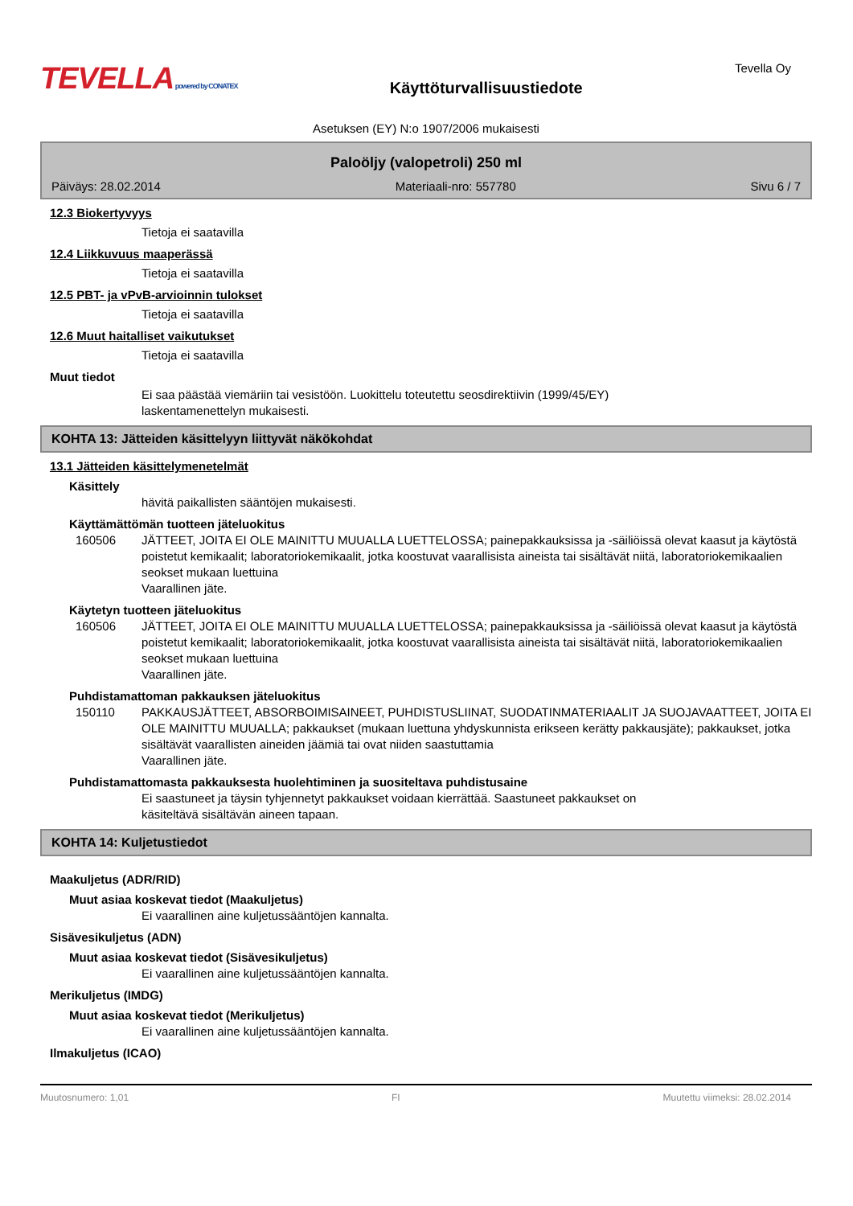TEVELLA powered by CONATEX
Käyttöturvallisuustiedote
Tevella Oy
Asetuksen (EY) N:o 1907/2006 mukaisesti
Paloöljy (valopetroli) 250 ml
Päiväys: 28.02.2014 Materiaali-nro: 557780 Sivu 6 / 7
12.3 Biokertyvyys
Tietoja ei saatavilla
12.4 Liikkuvuus maaperässä
Tietoja ei saatavilla
12.5 PBT- ja vPvB-arvioinnin tulokset
Tietoja ei saatavilla
12.6 Muut haitalliset vaikutukset
Tietoja ei saatavilla
Muut tiedot
Ei saa päästää viemäriin tai vesistöön. Luokittelu toteutettu seosdirektiivin (1999/45/EY)
laskentamenettelyn mukaisesti.
KOHTA 13: Jätteiden käsittelyyn liittyvät näkökohdat
13.1 Jätteiden käsittelymenetelmät
Käsittely
hävitä paikallisten sääntöjen mukaisesti.
Käyttämättömän tuotteen jäteluokitus
160506 JÄTTEET, JOITA EI OLE MAINITTU MUUALLA LUETTELOSSA; painepakkauksissa ja -säiliöissä olevat kaasut ja käytöstä poistetut kemikaalit; laboratoriokemikaalit, jotka koostuvat vaarallisista aineista tai sisältävät niitä, laboratoriokemikaalien seokset mukaan luettuina
Vaarallinen jäte.
Käytetyn tuotteen jäteluokitus
160506 JÄTTEET, JOITA EI OLE MAINITTU MUUALLA LUETTELOSSA; painepakkauksissa ja -säiliöissä olevat kaasut ja käytöstä poistetut kemikaalit; laboratoriokemikaalit, jotka koostuvat vaarallisista aineista tai sisältävät niitä, laboratoriokemikaalien seokset mukaan luettuina
Vaarallinen jäte.
Puhdistamattoman pakkauksen jäteluokitus
150110 PAKKAUSJÄTTEET, ABSORBOIMISAINEET, PUHDISTUSLIINAT, SUODATINMATERIAALIT JA SUOJAVAATTEET, JOITA EI OLE MAINITTU MUUALLA; pakkaukset (mukaan luettuna yhdyskunnista erikseen kerätty pakkausjäte); pakkaukset, jotka sisältävät vaarallisten aineiden jäämiä tai ovat niiden saastuttamia
Vaarallinen jäte.
Puhdistamattomasta pakkauksesta huolehtiminen ja suositeltava puhdistusaine
Ei saastuneet ja täysin tyhjennetyt pakkaukset voidaan kierrättää. Saastuneet pakkaukset on
käsiteltävä sisältävän aineen tapaan.
KOHTA 14: Kuljetustiedot
Maakuljetus (ADR/RID)
Muut asiaa koskevat tiedot (Maakuljetus)
Ei vaarallinen aine kuljetussääntöjen kannalta.
Sisävesikuljetus (ADN)
Muut asiaa koskevat tiedot (Sisävesikuljetus)
Ei vaarallinen aine kuljetussääntöjen kannalta.
Merikuljetus (IMDG)
Muut asiaa koskevat tiedot (Merikuljetus)
Ei vaarallinen aine kuljetussääntöjen kannalta.
Ilmakuljetus (ICAO)
Muutosnumero: 1,01 FI Muutettu viimeksi: 28.02.2014